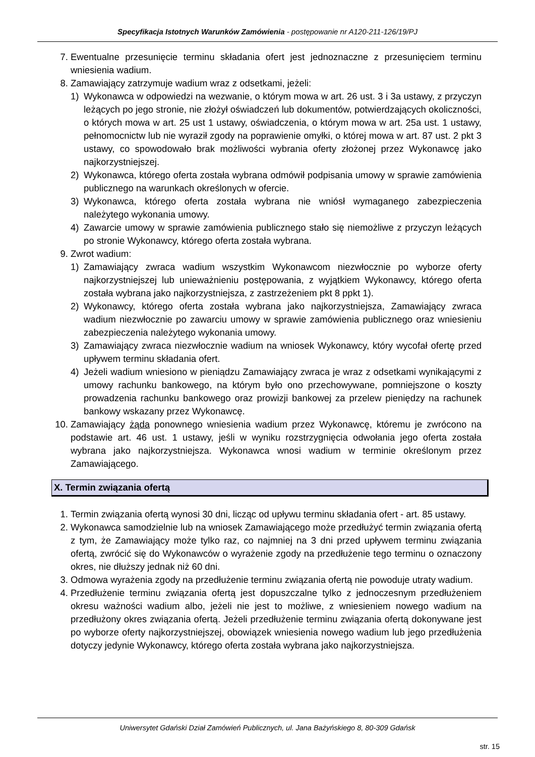Specyfikacja Istotnych Warunków Zamówienia - postępowanie nr A120-211-126/19/PJ
7. Ewentualne przesunięcie terminu składania ofert jest jednoznaczne z przesunięciem terminu wniesienia wadium.
8. Zamawiający zatrzymuje wadium wraz z odsetkami, jeżeli:
1) Wykonawca w odpowiedzi na wezwanie, o którym mowa w art. 26 ust. 3 i 3a ustawy, z przyczyn leżących po jego stronie, nie złożył oświadczeń lub dokumentów, potwierdzających okoliczności, o których mowa w art. 25 ust 1 ustawy, oświadczenia, o którym mowa w art. 25a ust. 1 ustawy, pełnomocnictw lub nie wyraził zgody na poprawienie omyłki, o której mowa w art. 87 ust. 2 pkt 3 ustawy, co spowodowało brak możliwości wybrania oferty złożonej przez Wykonawcę jako najkorzystniejszej.
2) Wykonawca, którego oferta została wybrana odmówił podpisania umowy w sprawie zamówienia publicznego na warunkach określonych w ofercie.
3) Wykonawca, którego oferta została wybrana nie wniósł wymaganego zabezpieczenia należytego wykonania umowy.
4) Zawarcie umowy w sprawie zamówienia publicznego stało się niemożliwe z przyczyn leżących po stronie Wykonawcy, którego oferta została wybrana.
9. Zwrot wadium:
1) Zamawiający zwraca wadium wszystkim Wykonawcom niezwłocznie po wyborze oferty najkorzystniejszej lub unieważnieniu postępowania, z wyjątkiem Wykonawcy, którego oferta została wybrana jako najkorzystniejsza, z zastrzeżeniem pkt 8 ppkt 1).
2) Wykonawcy, którego oferta została wybrana jako najkorzystniejsza, Zamawiający zwraca wadium niezwłocznie po zawarciu umowy w sprawie zamówienia publicznego oraz wniesieniu zabezpieczenia należytego wykonania umowy.
3) Zamawiający zwraca niezwłocznie wadium na wniosek Wykonawcy, który wycofał ofertę przed upływem terminu składania ofert.
4) Jeżeli wadium wniesiono w pieniądzu Zamawiający zwraca je wraz z odsetkami wynikającymi z umowy rachunku bankowego, na którym było ono przechowywane, pomniejszone o koszty prowadzenia rachunku bankowego oraz prowizji bankowej za przelew pieniędzy na rachunek bankowy wskazany przez Wykonawcę.
10. Zamawiający żąda ponownego wniesienia wadium przez Wykonawcę, któremu je zwrócono na podstawie art. 46 ust. 1 ustawy, jeśli w wyniku rozstrzygnięcia odwołania jego oferta została wybrana jako najkorzystniejsza. Wykonawca wnosi wadium w terminie określonym przez Zamawiającego.
X. Termin związania ofertą
1. Termin związania ofertą wynosi 30 dni, licząc od upływu terminu składania ofert - art. 85 ustawy.
2. Wykonawca samodzielnie lub na wniosek Zamawiającego może przedłużyć termin związania ofertą z tym, że Zamawiający może tylko raz, co najmniej na 3 dni przed upływem terminu związania ofertą, zwrócić się do Wykonawców o wyrażenie zgody na przedłużenie tego terminu o oznaczony okres, nie dłuższy jednak niż 60 dni.
3. Odmowa wyrażenia zgody na przedłużenie terminu związania ofertą nie powoduje utraty wadium.
4. Przedłużenie terminu związania ofertą jest dopuszczalne tylko z jednoczesnym przedłużeniem okresu ważności wadium albo, jeżeli nie jest to możliwe, z wniesieniem nowego wadium na przedłużony okres związania ofertą. Jeżeli przedłużenie terminu związania ofertą dokonywane jest po wyborze oferty najkorzystniejszej, obowiązek wniesienia nowego wadium lub jego przedłużenia dotyczy jedynie Wykonawcy, którego oferta została wybrana jako najkorzystniejsza.
Uniwersytet Gdański Dział Zamówień Publicznych, ul. Jana Bażyńskiego 8, 80-309 Gdańsk
str. 15